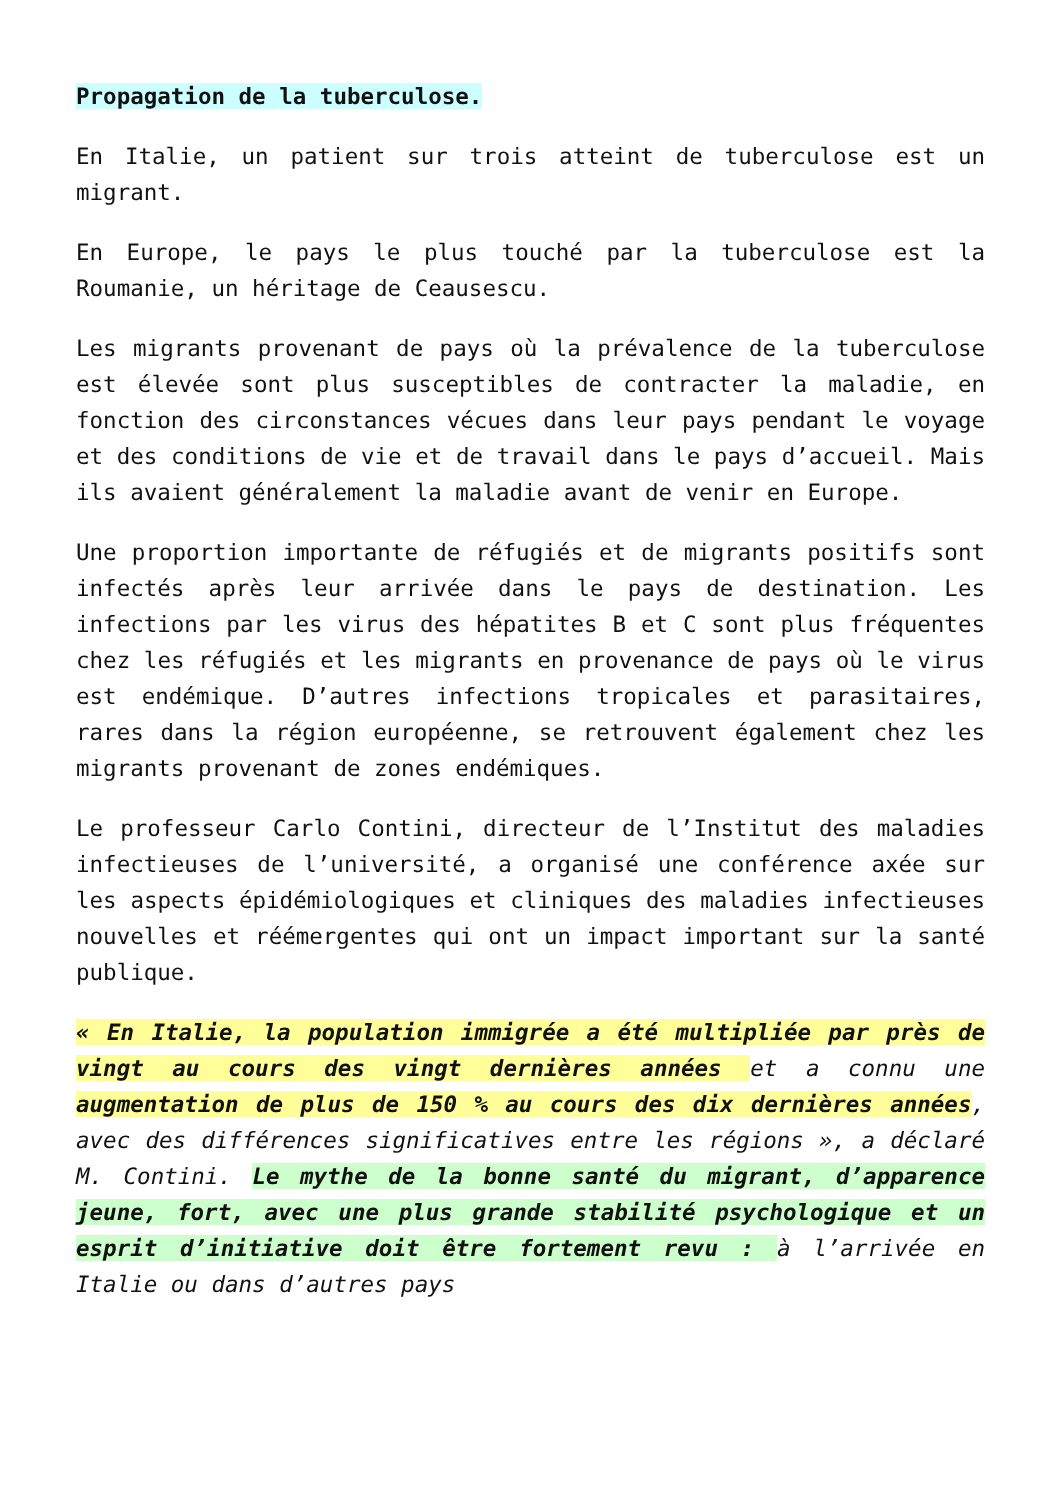Propagation de la tuberculose.
En Italie, un patient sur trois atteint de tuberculose est un migrant.
En Europe, le pays le plus touché par la tuberculose est la Roumanie, un héritage de Ceausescu.
Les migrants provenant de pays où la prévalence de la tuberculose est élevée sont plus susceptibles de contracter la maladie, en fonction des circonstances vécues dans leur pays pendant le voyage et des conditions de vie et de travail dans le pays d’accueil. Mais ils avaient généralement la maladie avant de venir en Europe.
Une proportion importante de réfugiés et de migrants positifs sont infectés après leur arrivée dans le pays de destination. Les infections par les virus des hépatites B et C sont plus fréquentes chez les réfugiés et les migrants en provenance de pays où le virus est endémique. D’autres infections tropicales et parasitaires, rares dans la région européenne, se retrouvent également chez les migrants provenant de zones endémiques.
Le professeur Carlo Contini, directeur de l’Institut des maladies infectieuses de l’université, a organisé une conférence axée sur les aspects épidémiologiques et cliniques des maladies infectieuses nouvelles et réémergentes qui ont un impact important sur la santé publique.
« En Italie, la population immigrée a été multipliée par près de vingt au cours des vingt dernières années et a connu une augmentation de plus de 150 % au cours des dix dernières années, avec des différences significatives entre les régions », a déclaré M. Contini. Le mythe de la bonne santé du migrant, d’apparence jeune, fort, avec une plus grande stabilité psychologique et un esprit d’initiative doit être fortement revu : à l’arrivée en Italie ou dans d’autres pays